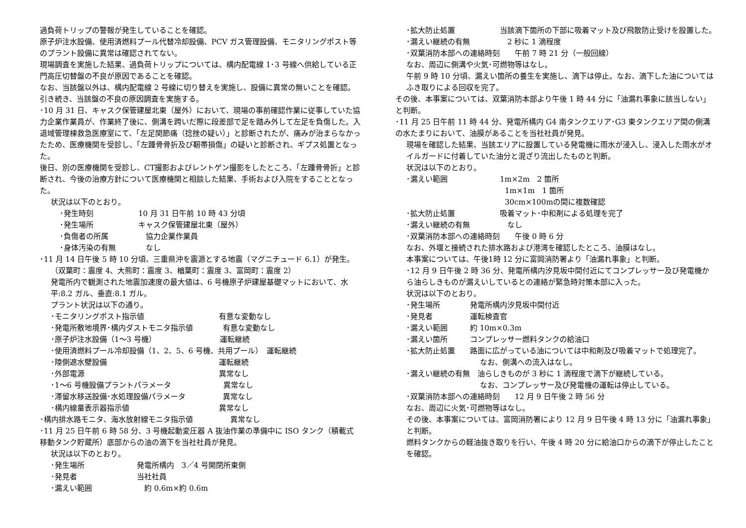過負荷トリップの警報が発生していることを確認。
原子炉注水設備、使用済燃料プール代替冷却設備、PCV ガス管理設備、モニタリングポスト等のプラント設備に異常は確認されてない。
現場調査を実施した結果、過負荷トリップについては、構内配電線 1･3 号線へ供給している正門高圧切替盤の不良が原因であることを確認。
なお、当該盤以外は、構内配電線 2 号線に切り替えを実施し、設備に異常の無いことを確認。
引き続き、当該盤の不良の原因調査を実施する。
･10 月 31 日、キャスク保管建屋北東（屋外）において、現場の事前確認作業に従事していた協力企業作業員が、作業終了後に、側溝を跨いだ際に段差部で足を踏み外して左足を負傷した。入退域管理棟救急医療室にて、「左足関節痛（捻挫の疑い）」と診断されたが、痛みが治まらなかったため、医療機関を受診し、「左踵骨骨折及び靭帯損傷」の疑いと診断され、ギプス処置となった。
後日、別の医療機関を受診し、CT撮影およびレントゲン撮影をしたところ、「左踵骨骨折」と診断され、今後の治療方針について医療機関と相談した結果、手術および入院をすることとなった。
状況は以下のとおり。
･発生時刻　　　　　　10 月 31 日午前 10 時 43 分頃
･発生場所　　　　　　キャスク保管建屋北東（屋外）
･負傷者の所属　　　　　協力企業作業員
･身体汚染の有無　　　　なし
･11 月 14 日午後 5 時 10 分頃、三重県沖を震源とする地震（マグニチュード 6.1）が発生。
（双葉町：震度 4、大熊町：震度 3、楢葉町：震度 3、富岡町：震度 2）
発電所内で観測された地震加速度の最大値は、6 号機原子炉建屋基礎マットにおいて、水平:8.2 ガル、垂直:8.1 ガル。
プラント状況は以下の通り。
･モニタリングポスト指示値　　　　　　　　　　有意な変動なし
･発電所敷地境界･構内ダストモニタ指示値　　　　有意な変動なし
･原子炉注水設備（1～3 号機）　　　　　　　　　運転継続
･使用済燃料プール冷却設備（1、2、5、6 号機、共用プール）　運転継続
･陸側遮水壁設備　　　　　　　　　　　　　　　運転継続
･外部電源　　　　　　　　　　　　　　　　　　異常なし
･1～6 号機設備プラントパラメータ　　　　　　　異常なし
･滞留水移送設備･水処理設備パラメータ　　　　　異常なし
･構内線量表示器指示値　　　　　　　　　　　　異常なし
･構内排水路モニタ、海水放射線モニタ指示値　　　　　異常なし
･11 月 25 日午前 6 時 58 分、3 号機起動変圧器 A 抜油作業の準備中に ISO タンク（積載式移動タンク貯蔵所）底部からの油の滴下を当社社員が発見。
状況は以下のとおり。
･発生場所　　　　　　　発電所構内　3／4 号開閉所東側
･発見者　　　　　　　　当社社員
･漏えい範囲　　　　　　　約 0.6m×約 0.6m
･拡大防止処置　　　　　　当該滴下箇所の下部に吸着マット及び飛散防止受けを設置した。
･漏えい継続の有無　　　　　2 秒に 1 滴程度
･双葉消防本部への連絡時刻　　午前 7 時 21 分（一般回線）
なお、周辺に側溝や火気･可燃物等はなし。
午前 9 時 10 分頃、漏えい箇所の養生を実施し、滴下は停止。なお、滴下した油についてはふき取りによる回収を完了。
その後、本事案については、双葉消防本部より午後 1 時 44 分に「油漏れ事象に該当しない」と判断。
･11 月 25 日午前 11 時 44 分、発電所構内 G4 南タンクエリア･G3 東タンクエリア間の側溝の水たまりにおいて、油膜があることを当社社員が発見。
現場を確認した結果、当該エリアに設置している発電機に雨水が浸入し、浸入した雨水がオイルガードに付着していた油分と混ざり流出したものと判断。
状況は以下のとおり。
･漏えい範囲　　　　　　　1m×2m　2 箇所
1m×1m　1 箇所
30cm×100mの間に複数確認
･拡大防止処置　　　　　　吸着マット･中和剤による処理を完了
･漏えい継続の有無　　　　　なし
･双葉消防本部への連絡時刻　　午後 0 時 6 分
なお、外堰と接続された排水路および港湾を確認したところ、油膜はなし。
本事案については、午後1時 12 分に富岡消防署より「油漏れ事象」と判断。
･12 月 9 日午後 2 時 36 分、発電所構内汐見坂中間付近にてコンプレッサー及び発電機から油らしきものが漏えいしているとの連絡が緊急時対策本部に入った。
状況は以下のとおり。
･発生場所　　　　発電所構内汐見坂中間付近
･発見者　　　　　運転検査官
･漏えい範囲　　　約 10m×0.3m
･漏えい箇所　　　コンプレッサー燃料タンクの給油口
･拡大防止処置　　路面に広がっている油については中和剤及び吸着マットで処理完了。
なお、側溝への流入はなし。
･漏えい継続の有無　油らしきものが 3 秒に 1 滴程度で滴下が継続している。
なお、コンプレッサー及び発電機の運転は停止している。
･双葉消防本部への連絡時刻　　12 月 9 日午後 2 時 56 分
なお、周辺に火気･可燃物等はなし。
その後、本事案については、富岡消防署により 12 月 9 日午後 4 時 13 分に「油漏れ事象」と判断。
燃料タンクからの軽油抜き取りを行い、午後 4 時 20 分に給油口からの滴下が停止したことを確認。